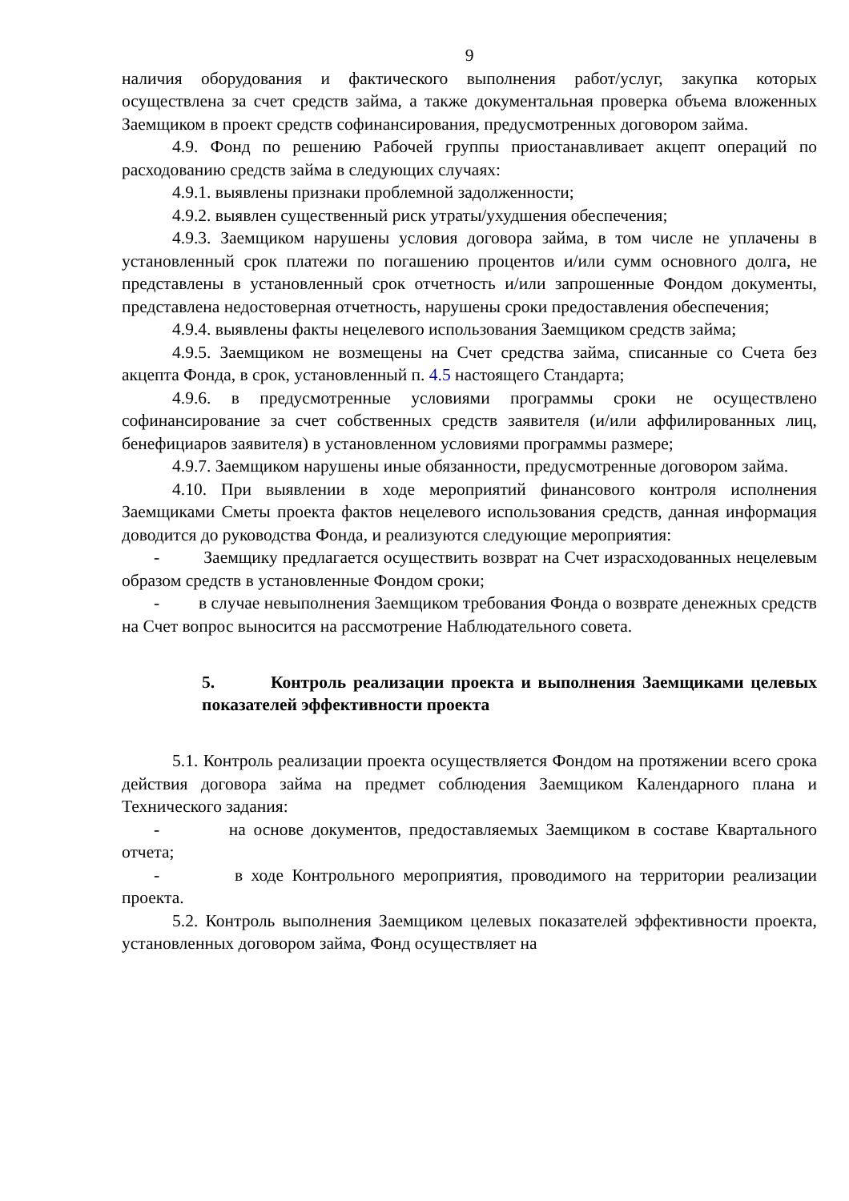9
наличия оборудования и фактического выполнения работ/услуг, закупка которых осуществлена за счет средств займа, а также документальная проверка объема вложенных Заемщиком в проект средств софинансирования, предусмотренных договором займа.
4.9. Фонд по решению Рабочей группы приостанавливает акцепт операций по расходованию средств займа в следующих случаях:
4.9.1. выявлены признаки проблемной задолженности;
4.9.2. выявлен существенный риск утраты/ухудшения обеспечения;
4.9.3. Заемщиком нарушены условия договора займа, в том числе не уплачены в установленный срок платежи по погашению процентов и/или сумм основного долга, не представлены в установленный срок отчетность и/или запрошенные Фондом документы, представлена недостоверная отчетность, нарушены сроки предоставления обеспечения;
4.9.4. выявлены факты нецелевого использования Заемщиком средств займа;
4.9.5. Заемщиком не возмещены на Счет средства займа, списанные со Счета без акцепта Фонда, в срок, установленный п. 4.5 настоящего Стандарта;
4.9.6. в предусмотренные условиями программы сроки не осуществлено софинансирование за счет собственных средств заявителя (и/или аффилированных лиц, бенефициаров заявителя) в установленном условиями программы размере;
4.9.7. Заемщиком нарушены иные обязанности, предусмотренные договором займа.
4.10. При выявлении в ходе мероприятий финансового контроля исполнения Заемщиками Сметы проекта фактов нецелевого использования средств, данная информация доводится до руководства Фонда, и реализуются следующие мероприятия:
- Заемщику предлагается осуществить возврат на Счет израсходованных нецелевым образом средств в установленные Фондом сроки;
- в случае невыполнения Заемщиком требования Фонда о возврате денежных средств на Счет вопрос выносится на рассмотрение Наблюдательного совета.
5. Контроль реализации проекта и выполнения Заемщиками целевых показателей эффективности проекта
5.1. Контроль реализации проекта осуществляется Фондом на протяжении всего срока действия договора займа на предмет соблюдения Заемщиком Календарного плана и Технического задания:
- на основе документов, предоставляемых Заемщиком в составе Квартального отчета;
- в ходе Контрольного мероприятия, проводимого на территории реализации проекта.
5.2. Контроль выполнения Заемщиком целевых показателей эффективности проекта, установленных договором займа, Фонд осуществляет на